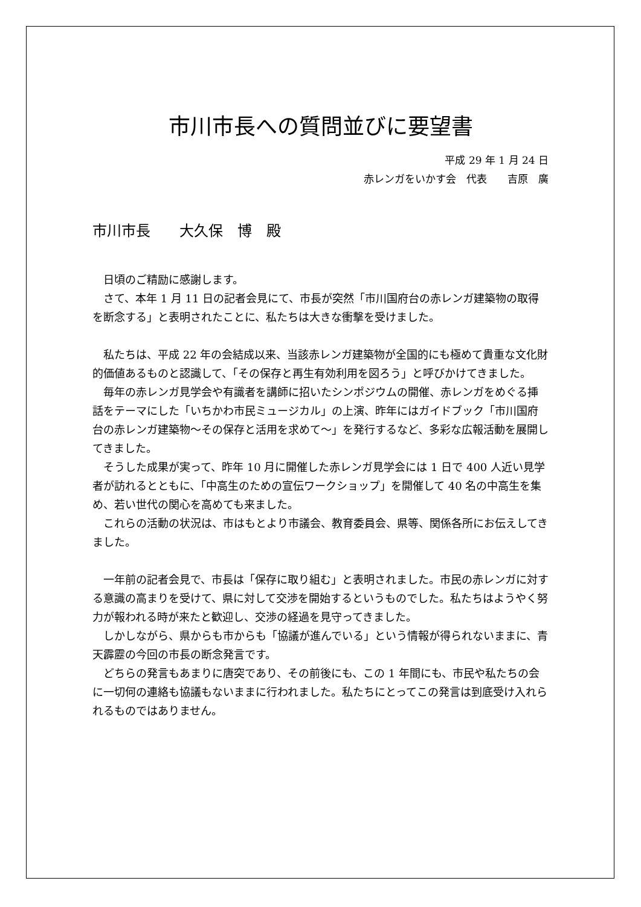市川市長への質問並びに要望書
平成 29 年 1 月 24 日
赤レンガをいかす会　代表　　吉原　廣
市川市長　　大久保　博　殿
日頃のご精励に感謝します。
さて、本年 1 月 11 日の記者会見にて、市長が突然「市川国府台の赤レンガ建築物の取得を断念する」と表明されたことに、私たちは大きな衝撃を受けました。
私たちは、平成 22 年の会結成以来、当該赤レンガ建築物が全国的にも極めて貴重な文化財的価値あるものと認識して、「その保存と再生有効利用を図ろう」と呼びかけてきました。
毎年の赤レンガ見学会や有識者を講師に招いたシンポジウムの開催、赤レンガをめぐる挿話をテーマにした「いちかわ市民ミュージカル」の上演、昨年にはガイドブック「市川国府台の赤レンガ建築物～その保存と活用を求めて～」を発行するなど、多彩な広報活動を展開してきました。
そうした成果が実って、昨年 10 月に開催した赤レンガ見学会には 1 日で 400 人近い見学者が訪れるとともに、「中高生のための宣伝ワークショップ」を開催して 40 名の中高生を集め、若い世代の関心を高めても来ました。
これらの活動の状況は、市はもとより市議会、教育委員会、県等、関係各所にお伝えしてきました。
一年前の記者会見で、市長は「保存に取り組む」と表明されました。市民の赤レンガに対する意識の高まりを受けて、県に対して交渉を開始するというものでした。私たちはようやく努力が報われる時が来たと歓迎し、交渉の経過を見守ってきました。
しかしながら、県からも市からも「協議が進んでいる」という情報が得られないままに、青天霹靂の今回の市長の断念発言です。
どちらの発言もあまりに唐突であり、その前後にも、この 1 年間にも、市民や私たちの会に一切何の連絡も協議もないままに行われました。私たちにとってこの発言は到底受け入れられるものではありません。